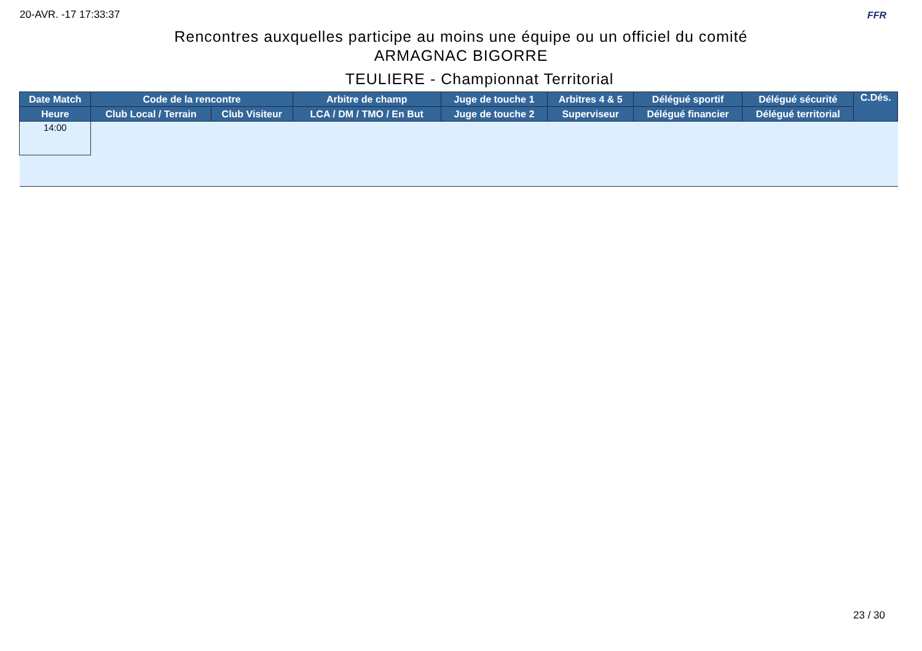20-AVR. -17 17:33:37 FFR
Rencontres auxquelles participe au moins une équipe ou un officiel du comité
ARMAGNAC BIGORRE
TEULIERE - Championnat Territorial
| Date Match | Code de la rencontre | | Arbitre de champ | Juge de touche 1 | Arbitres 4 & 5 | Délégué sportif | Délégué sécurité | C.Dés. |
| --- | --- | --- | --- | --- | --- | --- | --- | --- |
| Heure | Club Local / Terrain | Club Visiteur | LCA / DM / TMO / En But | Juge de touche 2 | Superviseur | Délégué financier | Délégué territorial | |
| 14:00 | | | | | | | | |
23 / 30